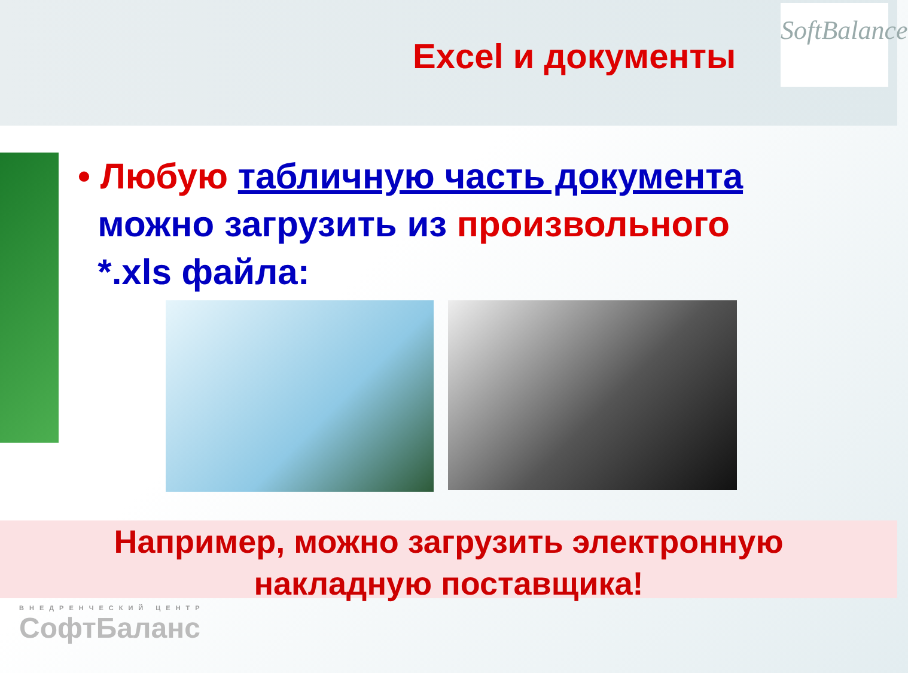Excel и документы
SoftBalance
• Любую табличную часть документа
можно загрузить из произвольного
*.xls файла:
Например, можно загрузить электронную
накладную поставщика!
ВНЕДРЕНЧЕСКИЙ ЦЕНТР
СофтБаланс